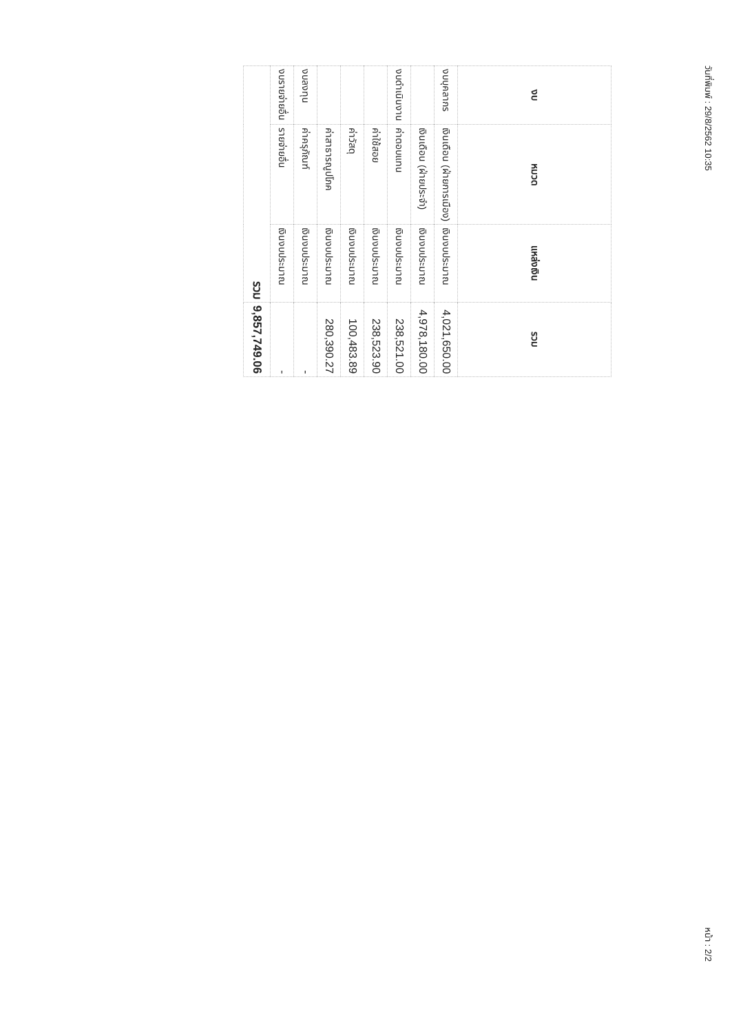วันที่พิมพ์ : 29/8/2562 10:35 หน้า : 2/2
| งบ | หมวด | แหล่งเงิน | รวม |
| --- | --- | --- | --- |
| งบบุคลากร | เงินเดือน (ฝ่ายการเมือง) | เงินงบประมาณ | 4,021,650.00 |
| | เงินเดือน (ฝ่ายประจำ) | เงินงบประมาณ | 4,978,180.00 |
| งบดำเนินงาน | ค่าตอบแทน | เงินงบประมาณ | 238,521.00 |
| | ค่าใช้สอย | เงินงบประมาณ | 238,523.90 |
| | ค่าวัสดุ | เงินงบประมาณ | 100,483.89 |
| | ค่าสาธารณูปโภค | เงินงบประมาณ | 280,390.27 |
| งบลงทุน | ค่าครุภัณฑ์ | เงินงบประมาณ | - |
| งบรายจ่ายอื่น | รายจ่ายอื่น | เงินงบประมาณ | - |
| รวม | | | 9,857,749.06 |